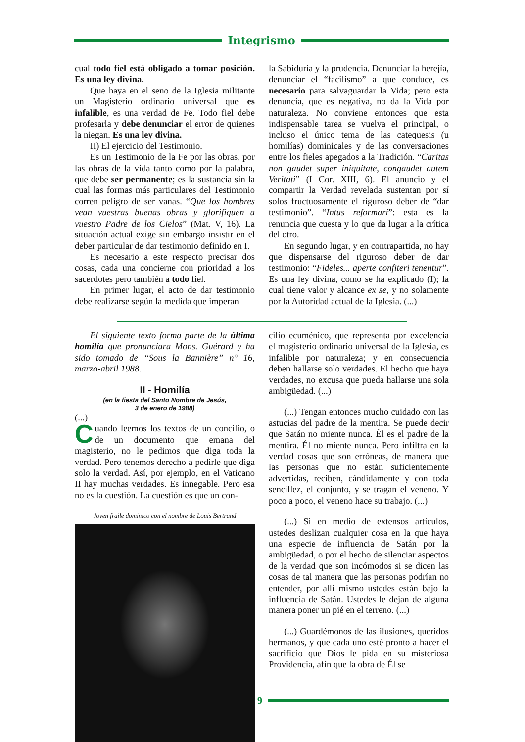Integrismo
cual todo fiel está obligado a tomar posición. Es una ley divina.
Que haya en el seno de la Iglesia militante un Magisterio ordinario universal que es infalible, es una verdad de Fe. Todo fiel debe profesarla y debe denunciar el error de quienes la niegan. Es una ley divina.
II) El ejercicio del Testimonio.
Es un Testimonio de la Fe por las obras, por las obras de la vida tanto como por la palabra, que debe ser permanente; es la sustancia sin la cual las formas más particulares del Testimonio corren peligro de ser vanas. “Que los hombres vean vuestras buenas obras y glorifiquen a vuestro Padre de los Cielos” (Mat. V, 16). La situación actual exige sin embargo insistir en el deber particular de dar testimonio definido en I.
Es necesario a este respecto precisar dos cosas, cada una concierne con prioridad a los sacerdotes pero también a todo fiel.
En primer lugar, el acto de dar testimonio debe realizarse según la medida que imperan
la Sabiduría y la prudencia. Denunciar la herejía, denunciar el “facilismo” a que conduce, es necesario para salvaguardar la Vida; pero esta denuncia, que es negativa, no da la Vida por naturaleza. No conviene entonces que esta indispensable tarea se vuelva el principal, o incluso el único tema de las catequesis (u homilías) dominicales y de las conversaciones entre los fieles apegados a la Tradición. “Caritas non gaudet super iniquitate, congaudet autem Veritati” (I Cor. XIII, 6). El anuncio y el compartir la Verdad revelada sustentan por sí solos fructuosamente el riguroso deber de “dar testimonio”. “Intus reformari”: esta es la renuncia que cuesta y lo que da lugar a la crítica del otro.
En segundo lugar, y en contrapartida, no hay que dispensarse del riguroso deber de dar testimonio: “Fideles... aperte confiteri tenentur”. Es una ley divina, como se ha explicado (I); la cual tiene valor y alcance ex se, y no solamente por la Autoridad actual de la Iglesia. (...)
El siguiente texto forma parte de la última homilía que pronunciara Mons. Guérard y ha sido tomado de “Sous la Bannière” n° 16, marzo-abril 1988.
II - Homilía
(en la fiesta del Santo Nombre de Jesús,
3 de enero de 1988)
(...)
Cuando leemos los textos de un concilio, o de un documento que emana del magisterio, no le pedimos que diga toda la verdad. Pero tenemos derecho a pedirle que diga solo la verdad. Así, por ejemplo, en el Vaticano II hay muchas verdades. Es innegable. Pero esa no es la cuestión. La cuestión es que un con-
Joven fraile dominico con el nombre de Louis Bertrand
cilio ecuménico, que representa por excelencia el magisterio ordinario universal de la Iglesia, es infalible por naturaleza; y en consecuencia deben hallarse solo verdades. El hecho que haya verdades, no excusa que pueda hallarse una sola ambigüedad. (...)
(...) Tengan entonces mucho cuidado con las astucias del padre de la mentira. Se puede decir que Satán no miente nunca. Él es el padre de la mentira. Él no miente nunca. Pero infiltra en la verdad cosas que son erróneas, de manera que las personas que no están suficientemente advertidas, reciben, cándidamente y con toda sencillez, el conjunto, y se tragan el veneno. Y poco a poco, el veneno hace su trabajo. (...)
(...) Si en medio de extensos artículos, ustedes deslizan cualquier cosa en la que haya una especie de influencia de Satán por la ambigüedad, o por el hecho de silenciar aspectos de la verdad que son incómodos si se dicen las cosas de tal manera que las personas podrían no entender, por allí mismo ustedes están bajo la influencia de Satán. Ustedes le dejan de alguna manera poner un pié en el terreno. (...)
(...) Guardémonos de las ilusiones, queridos hermanos, y que cada uno esté pronto a hacer el sacrificio que Dios le pida en su misteriosa Providencia, afín que la obra de Él se
9